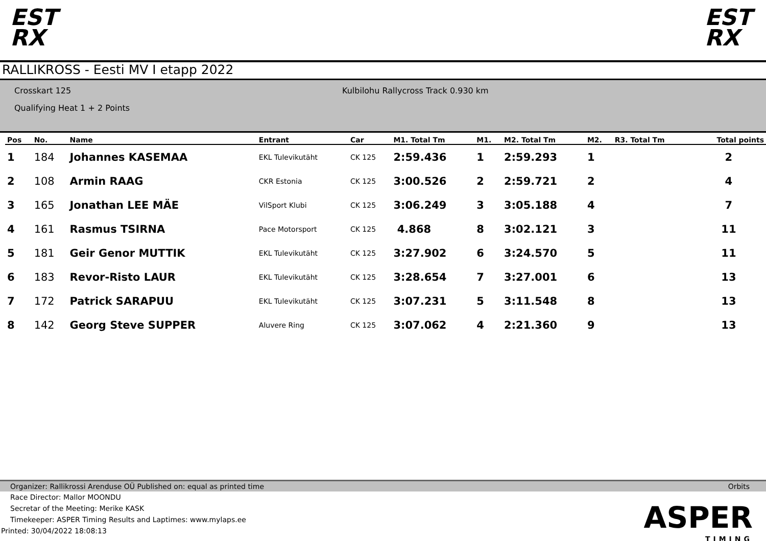EST RX
EST RX
RALLIKROSS - Eesti MV I etapp 2022
Crosskart 125
Qualifying Heat 1 + 2 Points
Kulbilohu Rallycross Track 0.930 km
| Pos | No. | Name | Entrant | Car | M1. Total Tm | M1. | M2. Total Tm | M2. | R3. Total Tm | Total points |
| --- | --- | --- | --- | --- | --- | --- | --- | --- | --- | --- |
| 1 | 184 | Johannes KASEMAA | EKL Tulevikutäht | CK 125 | 2:59.436 | 1 | 2:59.293 | 1 | | 2 |
| 2 | 108 | Armin RAAG | CKR Estonia | CK 125 | 3:00.526 | 2 | 2:59.721 | 2 | | 4 |
| 3 | 165 | Jonathan LEE MÄE | VilSport Klubi | CK 125 | 3:06.249 | 3 | 3:05.188 | 4 | | 7 |
| 4 | 161 | Rasmus TSIRNA | Pace Motorsport | CK 125 | 4.868 | 8 | 3:02.121 | 3 | | 11 |
| 5 | 181 | Geir Genor MUTTIK | EKL Tulevikutäht | CK 125 | 3:27.902 | 6 | 3:24.570 | 5 | | 11 |
| 6 | 183 | Revor-Risto LAUR | EKL Tulevikutäht | CK 125 | 3:28.654 | 7 | 3:27.001 | 6 | | 13 |
| 7 | 172 | Patrick SARAPUU | EKL Tulevikutäht | CK 125 | 3:07.231 | 5 | 3:11.548 | 8 | | 13 |
| 8 | 142 | Georg Steve SUPPER | Aluvere Ring | CK 125 | 3:07.062 | 4 | 2:21.360 | 9 | | 13 |
Organizer: Rallikrossi Arenduse OÜ Published on: equal as printed time Orbits
Race Director: Mallor MOONDU
Secretar of the Meeting: Merike KASK
Timekeeper: ASPER Timing Results and Laptimes: www.mylaps.ee
Printed: 30/04/2022 18:08:13
ASPER
TIMING